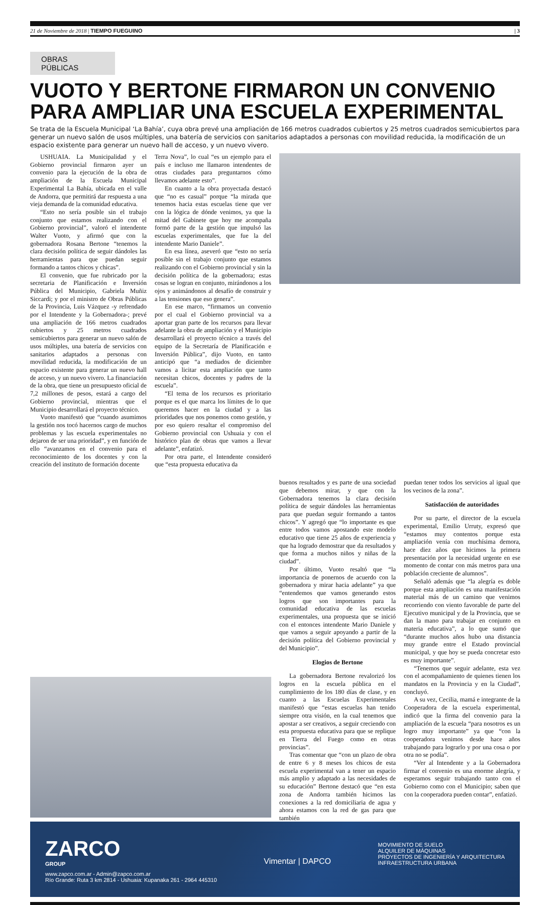21 de Noviembre de 2018 | TIEMPO FUEGUINO | 3
OBRAS PÚBLICAS
VUOTO Y BERTONE FIRMARON UN CONVENIO PARA AMPLIAR UNA ESCUELA EXPERIMENTAL
Se trata de la Escuela Municipal ‘La Bahía’, cuya obra prevé una ampliación de 166 metros cuadrados cubiertos y 25 metros cuadrados semicubiertos para generar un nuevo salón de usos múltiples, una batería de servicios con sanitarios adaptados a personas con movilidad reducida, la modificación de un espacio existente para generar un nuevo hall de acceso, y un nuevo vivero.
USHUAIA. La Municipalidad y el Gobierno provincial firmaron ayer un convenio para la ejecución de la obra de ampliación de la Escuela Municipal Experimental La Bahía, ubicada en el valle de Andorra, que permitirá dar respuesta a una vieja demanda de la comunidad educativa.
“Esto no sería posible sin el trabajo conjunto que estamos realizando con el Gobierno provincial”, valoró el intendente Walter Vuoto, y afirmó que con la gobernadora Rosana Bertone “tenemos la clara decisión política de seguir dándoles las herramientas para que puedan seguir formando a tantos chicos y chicas”.
El convenio, que fue rubricado por la secretaria de Planificación e Inversión Pública del Municipio, Gabriela Muñiz Siccardi; y por el ministro de Obras Públicas de la Provincia, Luis Vázquez -y refrendado por el Intendente y la Gobernadora-; prevé una ampliación de 166 metros cuadrados cubiertos y 25 metros cuadrados semicubiertos para generar un nuevo salón de usos múltiples, una batería de servicios con sanitarios adaptados a personas con movilidad reducida, la modificación de un espacio existente para generar un nuevo hall de acceso, y un nuevo vivero. La financiación de la obra, que tiene un presupuesto oficial de 7,2 millones de pesos, estará a cargo del Gobierno provincial, mientras que el Municipio desarrollará el proyecto técnico.
Vuoto manifestó que “cuando asumimos la gestión nos tocó hacernos cargo de muchos problemas y las escuela experimentales no dejaron de ser una prioridad”, y en función de ello “avanzamos en el convenio para el reconocimiento de los docentes y con la creación del instituto de formación docente
Terra Nova”, lo cual “es un ejemplo para el país e incluso me llamaron intendentes de otras ciudades para preguntarnos cómo llevamos adelante esto”.
En cuanto a la obra proyectada destacó que “no es casual” porque “la mirada que tenemos hacia estas escuelas tiene que ver con la lógica de dónde venimos, ya que la mitad del Gabinete que hoy me acompaña formó parte de la gestión que impulsó las escuelas experimentales, que fue la del intendente Mario Daniele”.
En esa línea, aseveró que “esto no sería posible sin el trabajo conjunto que estamos realizando con el Gobierno provincial y sin la decisión política de la gobernadora; estas cosas se logran en conjunto, mirándonos a los ojos y animándonos al desafío de construir y a las tensiones que eso genera”.
En ese marco, “firmamos un convenio por el cual el Gobierno provincial va a aportar gran parte de los recursos para llevar adelante la obra de ampliación y el Municipio desarrollará el proyecto técnico a través del equipo de la Secretaría de Planificación e Inversión Pública”, dijo Vuoto, en tanto anticipó que “a mediados de diciembre vamos a licitar esta ampliación que tanto necesitan chicos, docentes y padres de la escuela”.
“El tema de los recursos es prioritario porque es el que marca los límites de lo que queremos hacer en la ciudad y a las prioridades que nos ponemos como gestión, y por eso quiero resaltar el compromiso del Gobierno provincial con Ushuaia y con el histórico plan de obras que vamos a llevar adelante”, enfatizó.
Por otra parte, el Intendente consideró que “esta propuesta educativa da
buenos resultados y es parte de una sociedad que debemos mirar, y que con la Gobernadora tenemos la clara decisión política de seguir dándoles las herramientas para que puedan seguir formando a tantos chicos”. Y agregó que “lo importante es que entre todos vamos apostando este modelo educativo que tiene 25 años de experiencia y que ha logrado demostrar que da resultados y que forma a muchos niños y niñas de la ciudad”.
Por último, Vuoto resaltó que “la importancia de ponernos de acuerdo con la gobernadora y mirar hacia adelante” ya que “entendemos que vamos generando estos logros que son importantes para la comunidad educativa de las escuelas experimentales, una propuesta que se inició con el entonces intendente Mario Daniele y que vamos a seguir apoyando a partir de la decisión política del Gobierno provincial y del Municipio”.
Elogios de Bertone
La gobernadora Bertone revalorizó los logros en la escuela pública en el cumplimiento de los 180 días de clase, y en cuanto a las Escuelas Experimentales manifestó que “estas escuelas han tenido siempre otra visión, en la cual tenemos que apostar a ser creativos, a seguir creciendo con esta propuesta educativa para que se replique en Tierra del Fuego como en otras provincias”.
Tras comentar que “con un plazo de obra de entre 6 y 8 meses los chicos de esta escuela experimental van a tener un espacio más amplio y adaptado a las necesidades de su educación” Bertone destacó que “en esta zona de Andorra también hicimos las conexiones a la red domiciliaria de agua y ahora estamos con la red de gas para que también
puedan tener todos los servicios al igual que los vecinos de la zona”.
Satisfacción de autoridades
Por su parte, el director de la escuela experimental, Emilio Urruty, expresó que “estamos muy contentos porque esta ampliación venía con muchísima demora, hace diez años que hicimos la primera presentación por la necesidad urgente en ese momento de contar con más metros para una población creciente de alumnos”.
Señaló además que “la alegría es doble porque esta ampliación es una manifestación material más de un camino que venimos recorriendo con viento favorable de parte del Ejecutivo municipal y de la Provincia, que se dan la mano para trabajar en conjunto en materia educativa”, a lo que sumó que “durante muchos años hubo una distancia muy grande entre el Estado provincial municipal, y que hoy se pueda concretar esto es muy importante”.
“Tenemos que seguir adelante, esta vez con el acompañamiento de quienes tienen los mandatos en la Provincia y en la Ciudad”, concluyó.
A su vez, Cecilia, mamá e integrante de la Cooperadora de la escuela experimental, indicó que la firma del convenio para la ampliación de la escuela “para nosotros es un logro muy importante” ya que “con la cooperadora venimos desde hace años trabajando para lograrlo y por una cosa o por otra no se podía”.
“Ver al Intendente y a la Gobernadora firmar el convenio es una enorme alegría, y esperamos seguir trabajando tanto con el Gobierno como con el Municipio; saben que con la cooperadora pueden contar”, enfatizó.
ZARCO
GROUP
www.zapco.com.ar - Admin@zapco.com.ar
Río Grande: Ruta 3 km 2814 - Ushuaia: Kupanaka 261 - 2964 445310
Vimentar | DAPCO
MOVIMIENTO DE SUELO
ALQUILER DE MÁQUINAS
PROYECTOS DE INGENIERÍA Y ARQUITECTURA
INFRAESTRUCTURA URBANA